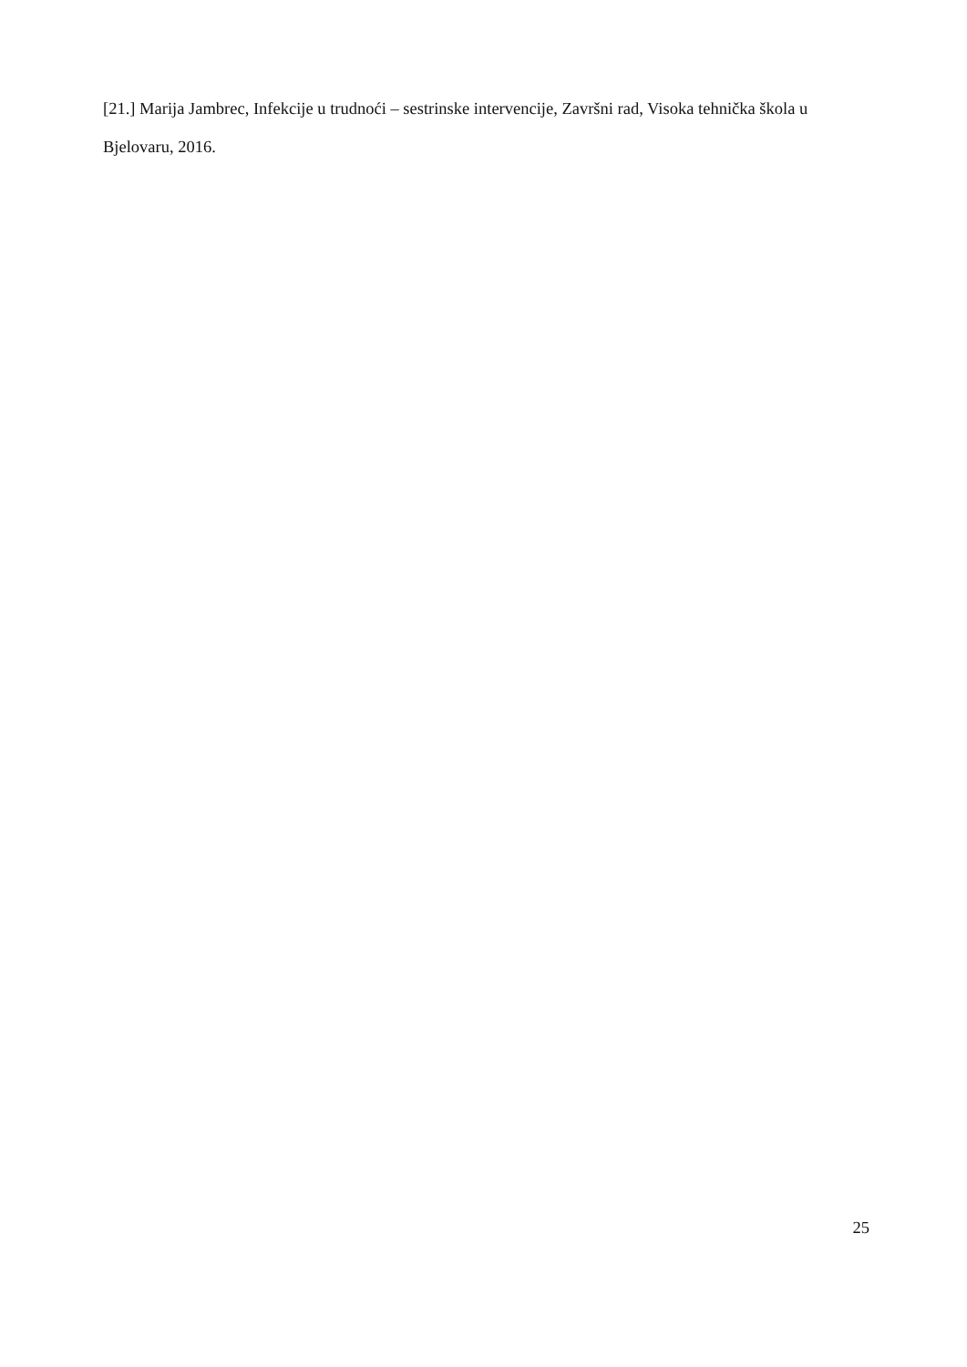[21.] Marija Jambrec, Infekcije u trudnoći – sestrinske intervencije, Završni rad, Visoka tehnička škola u Bjelovaru, 2016.
25